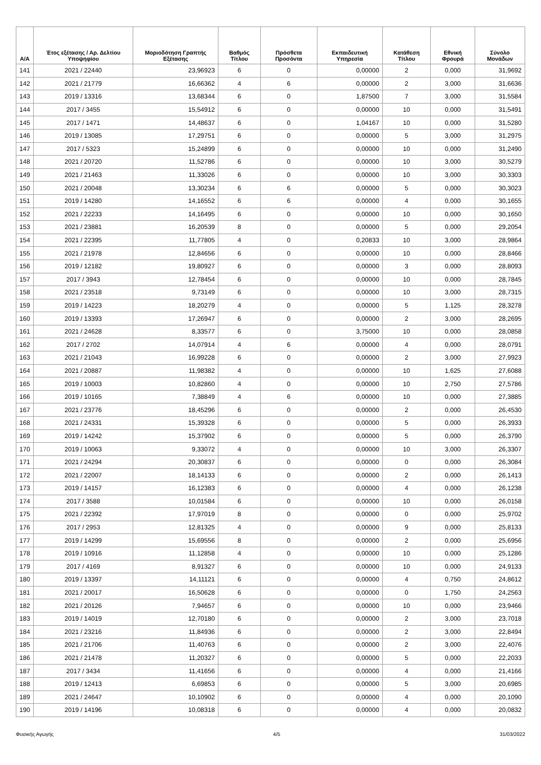| Α/Α | Έτος εξέτασης / Αρ. Δελτίου Υποψηφίου | Μοριοδότηση Γραπτής Εξέτασης | Βαθμός Τίτλου | Πρόσθετα Προσόντα | Εκπαιδευτική Υπηρεσία | Κατάθεση Τίτλου | Εθνική Φρουρά | Σύνολο Μονάδων |
| --- | --- | --- | --- | --- | --- | --- | --- | --- |
| 141 | 2021 / 22440 | 23,96923 | 6 | 0 | 0,00000 | 2 | 0,000 | 31,9692 |
| 142 | 2021 / 21779 | 16,66362 | 4 | 6 | 0,00000 | 2 | 3,000 | 31,6636 |
| 143 | 2019 / 13316 | 13,68344 | 6 | 0 | 1,87500 | 7 | 3,000 | 31,5584 |
| 144 | 2017 / 3455 | 15,54912 | 6 | 0 | 0,00000 | 10 | 0,000 | 31,5491 |
| 145 | 2017 / 1471 | 14,48637 | 6 | 0 | 1,04167 | 10 | 0,000 | 31,5280 |
| 146 | 2019 / 13085 | 17,29751 | 6 | 0 | 0,00000 | 5 | 3,000 | 31,2975 |
| 147 | 2017 / 5323 | 15,24899 | 6 | 0 | 0,00000 | 10 | 0,000 | 31,2490 |
| 148 | 2021 / 20720 | 11,52786 | 6 | 0 | 0,00000 | 10 | 3,000 | 30,5279 |
| 149 | 2021 / 21463 | 11,33026 | 6 | 0 | 0,00000 | 10 | 3,000 | 30,3303 |
| 150 | 2021 / 20048 | 13,30234 | 6 | 6 | 0,00000 | 5 | 0,000 | 30,3023 |
| 151 | 2019 / 14280 | 14,16552 | 6 | 6 | 0,00000 | 4 | 0,000 | 30,1655 |
| 152 | 2021 / 22233 | 14,16495 | 6 | 0 | 0,00000 | 10 | 0,000 | 30,1650 |
| 153 | 2021 / 23881 | 16,20539 | 8 | 0 | 0,00000 | 5 | 0,000 | 29,2054 |
| 154 | 2021 / 22395 | 11,77805 | 4 | 0 | 0,20833 | 10 | 3,000 | 28,9864 |
| 155 | 2021 / 21978 | 12,84656 | 6 | 0 | 0,00000 | 10 | 0,000 | 28,8466 |
| 156 | 2019 / 12182 | 19,80927 | 6 | 0 | 0,00000 | 3 | 0,000 | 28,8093 |
| 157 | 2017 / 3943 | 12,78454 | 6 | 0 | 0,00000 | 10 | 0,000 | 28,7845 |
| 158 | 2021 / 23518 | 9,73149 | 6 | 0 | 0,00000 | 10 | 3,000 | 28,7315 |
| 159 | 2019 / 14223 | 18,20279 | 4 | 0 | 0,00000 | 5 | 1,125 | 28,3278 |
| 160 | 2019 / 13393 | 17,26947 | 6 | 0 | 0,00000 | 2 | 3,000 | 28,2695 |
| 161 | 2021 / 24628 | 8,33577 | 6 | 0 | 3,75000 | 10 | 0,000 | 28,0858 |
| 162 | 2017 / 2702 | 14,07914 | 4 | 6 | 0,00000 | 4 | 0,000 | 28,0791 |
| 163 | 2021 / 21043 | 16,99228 | 6 | 0 | 0,00000 | 2 | 3,000 | 27,9923 |
| 164 | 2021 / 20887 | 11,98382 | 4 | 0 | 0,00000 | 10 | 1,625 | 27,6088 |
| 165 | 2019 / 10003 | 10,82860 | 4 | 0 | 0,00000 | 10 | 2,750 | 27,5786 |
| 166 | 2019 / 10165 | 7,38849 | 4 | 6 | 0,00000 | 10 | 0,000 | 27,3885 |
| 167 | 2021 / 23776 | 18,45296 | 6 | 0 | 0,00000 | 2 | 0,000 | 26,4530 |
| 168 | 2021 / 24331 | 15,39328 | 6 | 0 | 0,00000 | 5 | 0,000 | 26,3933 |
| 169 | 2019 / 14242 | 15,37902 | 6 | 0 | 0,00000 | 5 | 0,000 | 26,3790 |
| 170 | 2019 / 10063 | 9,33072 | 4 | 0 | 0,00000 | 10 | 3,000 | 26,3307 |
| 171 | 2021 / 24294 | 20,30837 | 6 | 0 | 0,00000 | 0 | 0,000 | 26,3084 |
| 172 | 2021 / 22007 | 18,14133 | 6 | 0 | 0,00000 | 2 | 0,000 | 26,1413 |
| 173 | 2019 / 14157 | 16,12383 | 6 | 0 | 0,00000 | 4 | 0,000 | 26,1238 |
| 174 | 2017 / 3588 | 10,01584 | 6 | 0 | 0,00000 | 10 | 0,000 | 26,0158 |
| 175 | 2021 / 22392 | 17,97019 | 8 | 0 | 0,00000 | 0 | 0,000 | 25,9702 |
| 176 | 2017 / 2953 | 12,81325 | 4 | 0 | 0,00000 | 9 | 0,000 | 25,8133 |
| 177 | 2019 / 14299 | 15,69556 | 8 | 0 | 0,00000 | 2 | 0,000 | 25,6956 |
| 178 | 2019 / 10916 | 11,12858 | 4 | 0 | 0,00000 | 10 | 0,000 | 25,1286 |
| 179 | 2017 / 4169 | 8,91327 | 6 | 0 | 0,00000 | 10 | 0,000 | 24,9133 |
| 180 | 2019 / 13397 | 14,11121 | 6 | 0 | 0,00000 | 4 | 0,750 | 24,8612 |
| 181 | 2021 / 20017 | 16,50628 | 6 | 0 | 0,00000 | 0 | 1,750 | 24,2563 |
| 182 | 2021 / 20126 | 7,94657 | 6 | 0 | 0,00000 | 10 | 0,000 | 23,9466 |
| 183 | 2019 / 14019 | 12,70180 | 6 | 0 | 0,00000 | 2 | 3,000 | 23,7018 |
| 184 | 2021 / 23216 | 11,84936 | 6 | 0 | 0,00000 | 2 | 3,000 | 22,8494 |
| 185 | 2021 / 21706 | 11,40763 | 6 | 0 | 0,00000 | 2 | 3,000 | 22,4076 |
| 186 | 2021 / 21478 | 11,20327 | 6 | 0 | 0,00000 | 5 | 0,000 | 22,2033 |
| 187 | 2017 / 3434 | 11,41656 | 6 | 0 | 0,00000 | 4 | 0,000 | 21,4166 |
| 188 | 2019 / 12413 | 6,69853 | 6 | 0 | 0,00000 | 5 | 3,000 | 20,6985 |
| 189 | 2021 / 24647 | 10,10902 | 6 | 0 | 0,00000 | 4 | 0,000 | 20,1090 |
| 190 | 2019 / 14196 | 10,08318 | 6 | 0 | 0,00000 | 4 | 0,000 | 20,0832 |
Φυσικής Αγωγής 4/5 31/03/2022